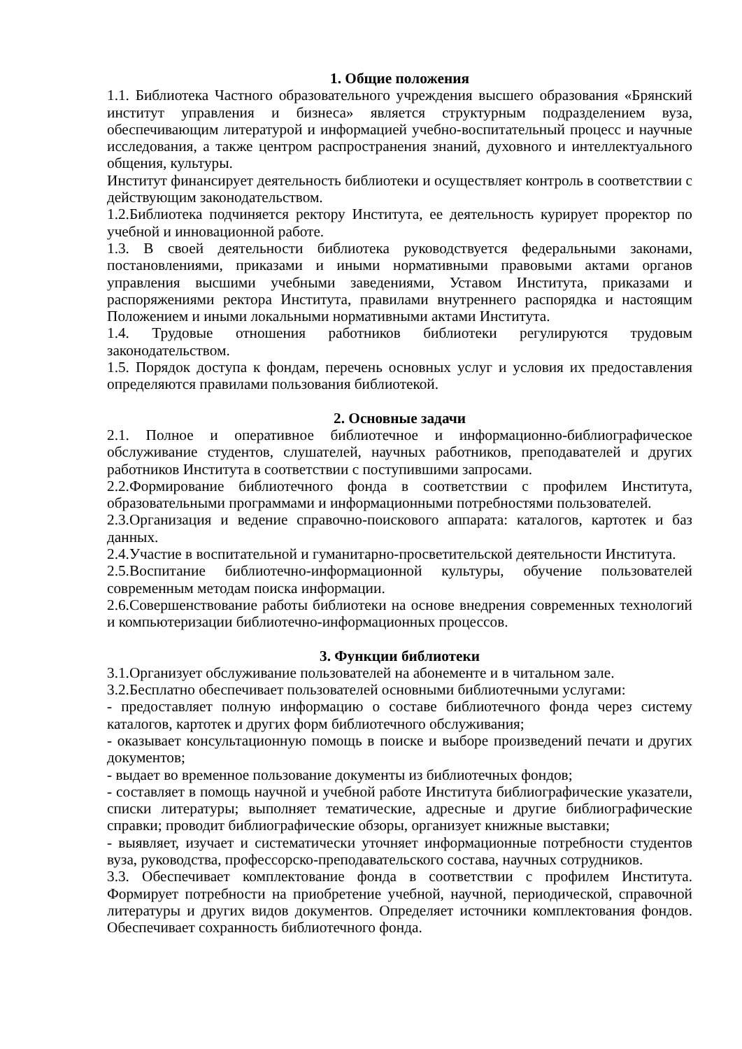1. Общие положения
1.1. Библиотека Частного образовательного учреждения высшего образования «Брянский институт управления и бизнеса» является структурным подразделением вуза, обеспечивающим литературой и информацией учебно-воспитательный процесс и научные исследования, а также центром распространения знаний, духовного и интеллектуального общения, культуры.
Институт финансирует деятельность библиотеки и осуществляет контроль в соответствии с действующим законодательством.
1.2.Библиотека подчиняется ректору Института, ее деятельность курирует проректор по учебной и инновационной работе.
1.3. В своей деятельности библиотека руководствуется федеральными законами, постановлениями, приказами и иными нормативными правовыми актами органов управления высшими учебными заведениями, Уставом Института, приказами и распоряжениями ректора Института, правилами внутреннего распорядка и настоящим Положением и иными локальными нормативными актами Института.
1.4. Трудовые отношения работников библиотеки регулируются трудовым законодательством.
1.5. Порядок доступа к фондам, перечень основных услуг и условия их предоставления определяются правилами пользования библиотекой.
2. Основные задачи
2.1. Полное и оперативное библиотечное и информационно-библиографическое обслуживание студентов, слушателей, научных работников, преподавателей и других работников Института в соответствии с поступившими запросами.
2.2.Формирование библиотечного фонда в соответствии с профилем Института, образовательными программами и информационными потребностями пользователей.
2.3.Организация и ведение справочно-поискового аппарата: каталогов, картотек и баз данных.
2.4.Участие в воспитательной и гуманитарно-просветительской деятельности Института.
2.5.Воспитание библиотечно-информационной культуры, обучение пользователей современным методам поиска информации.
2.6.Совершенствование работы библиотеки на основе внедрения современных технологий и компьютеризации библиотечно-информационных процессов.
3. Функции библиотеки
3.1.Организует обслуживание пользователей на абонементе и в читальном зале.
3.2.Бесплатно обеспечивает пользователей основными библиотечными услугами:
- предоставляет полную информацию о составе библиотечного фонда через систему каталогов, картотек и других форм библиотечного обслуживания;
- оказывает консультационную помощь в поиске и выборе произведений печати и других документов;
- выдает во временное пользование документы из библиотечных фондов;
- составляет в помощь научной и учебной работе Института библиографические указатели, списки литературы; выполняет тематические, адресные и другие библиографические справки; проводит библиографические обзоры, организует книжные выставки;
- выявляет, изучает и систематически уточняет информационные потребности студентов вуза, руководства, профессорско-преподавательского состава, научных сотрудников.
3.3. Обеспечивает комплектование фонда в соответствии с профилем Института. Формирует потребности на приобретение учебной, научной, периодической, справочной литературы и других видов документов. Определяет источники комплектования фондов. Обеспечивает сохранность библиотечного фонда.